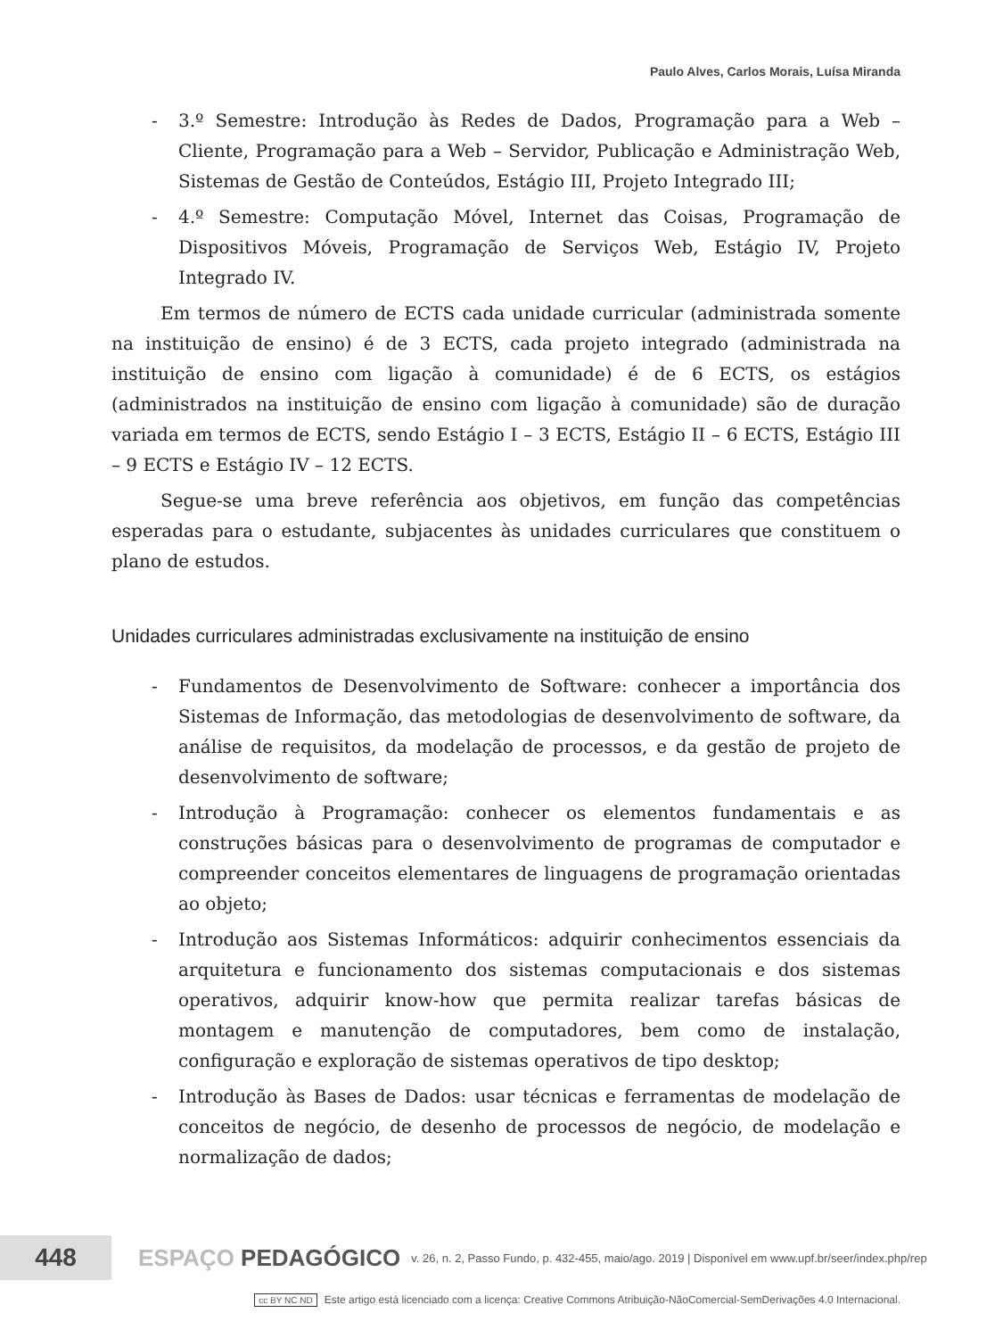Paulo Alves, Carlos Morais, Luísa Miranda
- 3.º Semestre: Introdução às Redes de Dados, Programação para a Web – Cliente, Programação para a Web – Servidor, Publicação e Administração Web, Sistemas de Gestão de Conteúdos, Estágio III, Projeto Integrado III;
- 4.º Semestre: Computação Móvel, Internet das Coisas, Programação de Dispositivos Móveis, Programação de Serviços Web, Estágio IV, Projeto Integrado IV.
Em termos de número de ECTS cada unidade curricular (administrada somente na instituição de ensino) é de 3 ECTS, cada projeto integrado (administrada na instituição de ensino com ligação à comunidade) é de 6 ECTS, os estágios (administrados na instituição de ensino com ligação à comunidade) são de duração variada em termos de ECTS, sendo Estágio I – 3 ECTS, Estágio II – 6 ECTS, Estágio III – 9 ECTS e Estágio IV – 12 ECTS.
Segue-se uma breve referência aos objetivos, em função das competências esperadas para o estudante, subjacentes às unidades curriculares que constituem o plano de estudos.
Unidades curriculares administradas exclusivamente na instituição de ensino
- Fundamentos de Desenvolvimento de Software: conhecer a importância dos Sistemas de Informação, das metodologias de desenvolvimento de software, da análise de requisitos, da modelação de processos, e da gestão de projeto de desenvolvimento de software;
- Introdução à Programação: conhecer os elementos fundamentais e as construções básicas para o desenvolvimento de programas de computador e compreender conceitos elementares de linguagens de programação orientadas ao objeto;
- Introdução aos Sistemas Informáticos: adquirir conhecimentos essenciais da arquitetura e funcionamento dos sistemas computacionais e dos sistemas operativos, adquirir know-how que permita realizar tarefas básicas de montagem e manutenção de computadores, bem como de instalação, configuração e exploração de sistemas operativos de tipo desktop;
- Introdução às Bases de Dados: usar técnicas e ferramentas de modelação de conceitos de negócio, de desenho de processos de negócio, de modelação e normalização de dados;
448
ESPAÇO PEDAGÓGICO
v. 26, n. 2, Passo Fundo, p. 432-455, maio/ago. 2019 | Disponível em www.upf.br/seer/index.php/rep
cc BY NC ND Este artigo está licenciado com a licença: Creative Commons Atribuição-NãoComercial-SemDerivações 4.0 Internacional.